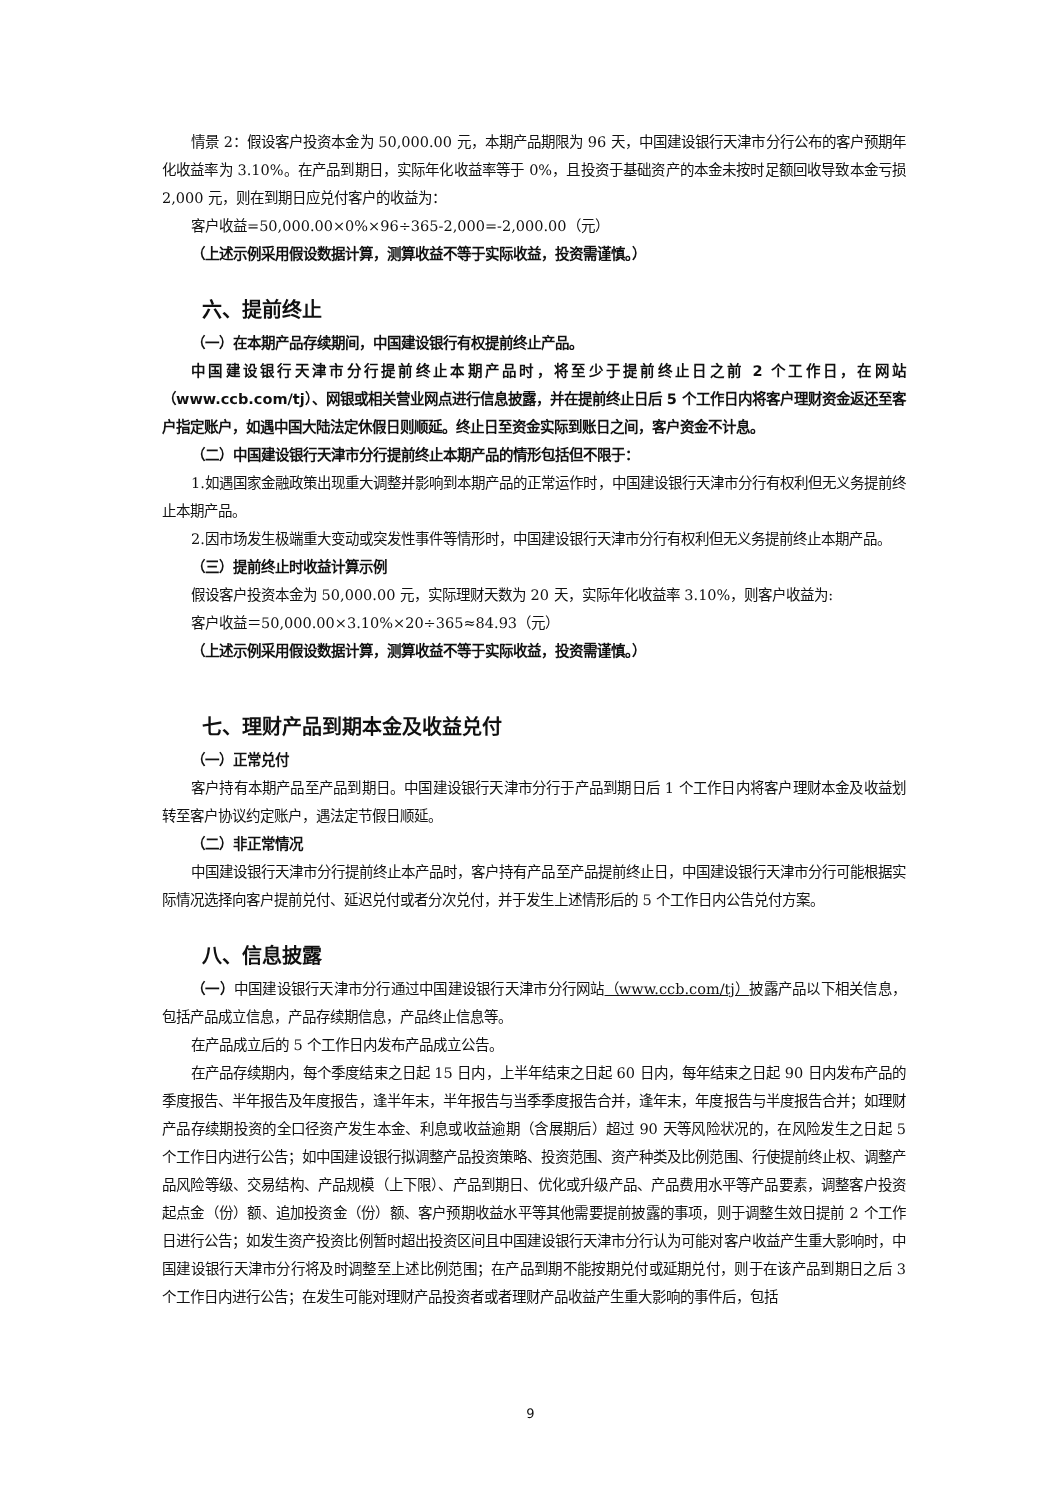情景 2：假设客户投资本金为 50,000.00 元，本期产品期限为 96 天，中国建设银行天津市分行公布的客户预期年化收益率为 3.10%。在产品到期日，实际年化收益率等于 0%，且投资于基础资产的本金未按时足额回收导致本金亏损 2,000 元，则在到期日应兑付客户的收益为：
客户收益=50,000.00×0%×96÷365-2,000=-2,000.00（元）
（上述示例采用假设数据计算，测算收益不等于实际收益，投资需谨慎。）
六、提前终止
（一）在本期产品存续期间，中国建设银行有权提前终止产品。
中国建设银行天津市分行提前终止本期产品时，将至少于提前终止日之前 2 个工作日，在网站（www.ccb.com/tj）、网银或相关营业网点进行信息披露，并在提前终止日后 5 个工作日内将客户理财资金返还至客户指定账户，如遇中国大陆法定休假日则顺延。终止日至资金实际到账日之间，客户资金不计息。
（二）中国建设银行天津市分行提前终止本期产品的情形包括但不限于：
1.如遇国家金融政策出现重大调整并影响到本期产品的正常运作时，中国建设银行天津市分行有权利但无义务提前终止本期产品。
2.因市场发生极端重大变动或突发性事件等情形时，中国建设银行天津市分行有权利但无义务提前终止本期产品。
（三）提前终止时收益计算示例
假设客户投资本金为 50,000.00 元，实际理财天数为 20 天，实际年化收益率 3.10%，则客户收益为:
客户收益＝50,000.00×3.10%×20÷365≈84.93（元）
（上述示例采用假设数据计算，测算收益不等于实际收益，投资需谨慎。）
七、理财产品到期本金及收益兑付
（一）正常兑付
客户持有本期产品至产品到期日。中国建设银行天津市分行于产品到期日后 1 个工作日内将客户理财本金及收益划转至客户协议约定账户，遇法定节假日顺延。
（二）非正常情况
中国建设银行天津市分行提前终止本产品时，客户持有产品至产品提前终止日，中国建设银行天津市分行可能根据实际情况选择向客户提前兑付、延迟兑付或者分次兑付，并于发生上述情形后的 5 个工作日内公告兑付方案。
八、信息披露
（一）中国建设银行天津市分行通过中国建设银行天津市分行网站（www.ccb.com/tj）披露产品以下相关信息，包括产品成立信息，产品存续期信息，产品终止信息等。
在产品成立后的 5 个工作日内发布产品成立公告。
在产品存续期内，每个季度结束之日起 15 日内，上半年结束之日起 60 日内，每年结束之日起 90 日内发布产品的季度报告、半年报告及年度报告，逢半年末，半年报告与当季季度报告合并，逢年末，年度报告与半度报告合并；如理财产品存续期投资的全口径资产发生本金、利息或收益逾期（含展期后）超过 90 天等风险状况的，在风险发生之日起 5 个工作日内进行公告；如中国建设银行拟调整产品投资策略、投资范围、资产种类及比例范围、行使提前终止权、调整产品风险等级、交易结构、产品规模（上下限）、产品到期日、优化或升级产品、产品费用水平等产品要素，调整客户投资起点金（份）额、追加投资金（份）额、客户预期收益水平等其他需要提前披露的事项，则于调整生效日提前 2 个工作日进行公告；如发生资产投资比例暂时超出投资区间且中国建设银行天津市分行认为可能对客户收益产生重大影响时，中国建设银行天津市分行将及时调整至上述比例范围；在产品到期不能按期兑付或延期兑付，则于在该产品到期日之后 3 个工作日内进行公告；在发生可能对理财产品投资者或者理财产品收益产生重大影响的事件后，包括
9